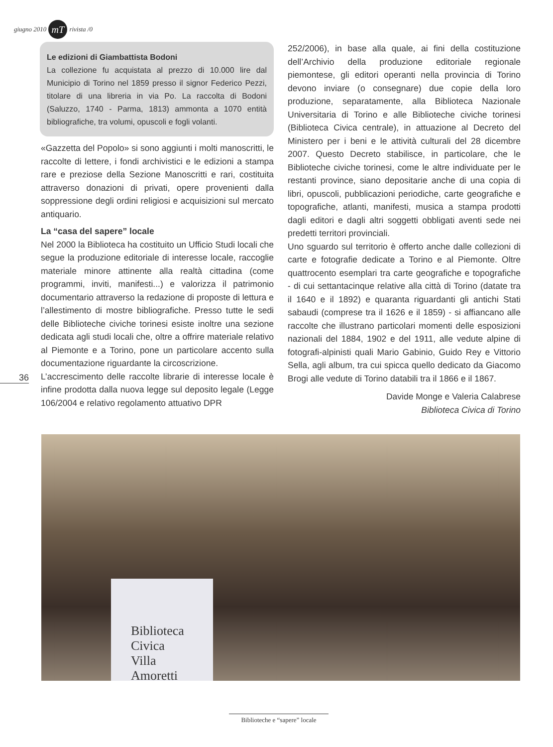giugno 2010 mT rivista /0
Le edizioni di Giambattista Bodoni
La collezione fu acquistata al prezzo di 10.000 lire dal Municipio di Torino nel 1859 presso il signor Federico Pezzi, titolare di una libreria in via Po. La raccolta di Bodoni (Saluzzo, 1740 - Parma, 1813) ammonta a 1070 entità bibliografiche, tra volumi, opuscoli e fogli volanti.
«Gazzetta del Popolo» si sono aggiunti i molti manoscritti, le raccolte di lettere, i fondi archivistici e le edizioni a stampa rare e preziose della Sezione Manoscritti e rari, costituita attraverso donazioni di privati, opere provenienti dalla soppressione degli ordini religiosi e acquisizioni sul mercato antiquario.
La “casa del sapere” locale
Nel 2000 la Biblioteca ha costituito un Ufficio Studi locali che segue la produzione editoriale di interesse locale, raccoglie materiale minore attinente alla realtà cittadina (come programmi, inviti, manifesti...) e valorizza il patrimonio documentario attraverso la redazione di proposte di lettura e l’allestimento di mostre bibliografiche. Presso tutte le sedi delle Biblioteche civiche torinesi esiste inoltre una sezione dedicata agli studi locali che, oltre a offrire materiale relativo al Piemonte e a Torino, pone un particolare accento sulla documentazione riguardante la circoscrizione.
L’accrescimento delle raccolte librarie di interesse locale è infine prodotta dalla nuova legge sul deposito legale (Legge 106/2004 e relativo regolamento attuativo DPR
252/2006), in base alla quale, ai fini della costituzione dell’Archivio della produzione editoriale regionale piemontese, gli editori operanti nella provincia di Torino devono inviare (o consegnare) due copie della loro produzione, separatamente, alla Biblioteca Nazionale Universitaria di Torino e alle Biblioteche civiche torinesi (Biblioteca Civica centrale), in attuazione al Decreto del Ministero per i beni e le attività culturali del 28 dicembre 2007. Questo Decreto stabilisce, in particolare, che le Biblioteche civiche torinesi, come le altre individuate per le restanti province, siano depositarie anche di una copia di libri, opuscoli, pubblicazioni periodiche, carte geografiche e topografiche, atlanti, manifesti, musica a stampa prodotti dagli editori e dagli altri soggetti obbligati aventi sede nei predetti territori provinciali.
Uno sguardo sul territorio è offerto anche dalle collezioni di carte e fotografie dedicate a Torino e al Piemonte. Oltre quattrocento esemplari tra carte geografiche e topografiche - di cui settantacinque relative alla città di Torino (datate tra il 1640 e il 1892) e quaranta riguardanti gli antichi Stati sabaudi (comprese tra il 1626 e il 1859) - si affiancano alle raccolte che illustrano particolari momenti delle esposizioni nazionali del 1884, 1902 e del 1911, alle vedute alpine di fotografi-alpinisti quali Mario Gabinio, Guido Rey e Vittorio Sella, agli album, tra cui spicca quello dedicato da Giacomo Brogi alle vedute di Torino databili tra il 1866 e il 1867.
Davide Monge e Valeria Calabrese
Biblioteca Civica di Torino
36
Biblioteca
Civica
Villa
Amoretti
Biblioteche e “sapere” locale